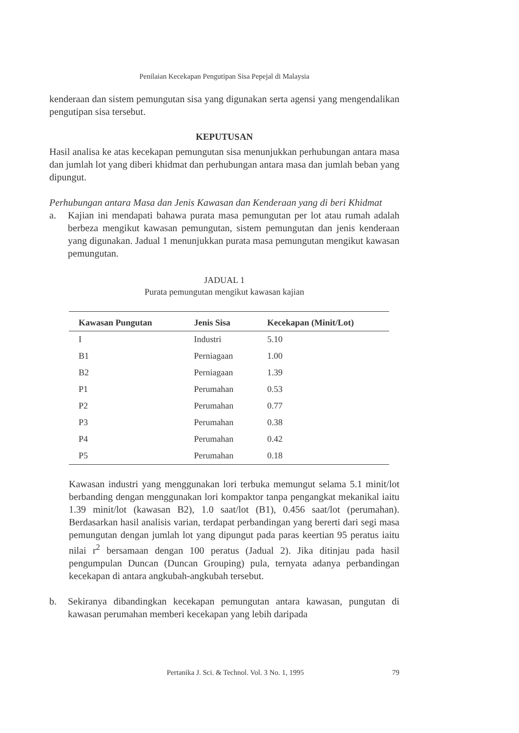Penilaian Kecekapan Pengutipan Sisa Pepejal di Malaysia
kenderaan dan sistem pemungutan sisa yang digunakan serta agensi yang mengendalikan pengutipan sisa tersebut.
KEPUTUSAN
Hasil analisa ke atas kecekapan pemungutan sisa menunjukkan perhubungan antara masa dan jumlah lot yang diberi khidmat dan perhubungan antara masa dan jumlah beban yang dipungut.
Perhubungan antara Masa dan Jenis Kawasan dan Kenderaan yang di beri Khidmat
a. Kajian ini mendapati bahawa purata masa pemungutan per lot atau rumah adalah berbeza mengikut kawasan pemungutan, sistem pemungutan dan jenis kenderaan yang digunakan. Jadual 1 menunjukkan purata masa pemungutan mengikut kawasan pemungutan.
JADUAL 1
Purata pemungutan mengikut kawasan kajian
| Kawasan Pungutan | Jenis Sisa | Kecekapan (Minit/Lot) |
| --- | --- | --- |
| I | Industri | 5.10 |
| B1 | Perniagaan | 1.00 |
| B2 | Perniagaan | 1.39 |
| P1 | Perumahan | 0.53 |
| P2 | Perumahan | 0.77 |
| P3 | Perumahan | 0.38 |
| P4 | Perumahan | 0.42 |
| P5 | Perumahan | 0.18 |
Kawasan industri yang menggunakan lori terbuka memungut selama 5.1 minit/lot berbanding dengan menggunakan lori kompaktor tanpa pengangkat mekanikal iaitu 1.39 minit/lot (kawasan B2), 1.0 saat/lot (B1), 0.456 saat/lot (perumahan). Berdasarkan hasil analisis varian, terdapat perbandingan yang bererti dari segi masa pemungutan dengan jumlah lot yang dipungut pada paras keertian 95 peratus iaitu nilai r<sup>2</sup> bersamaan dengan 100 peratus (Jadual 2). Jika ditinjau pada hasil pengumpulan Duncan (Duncan Grouping) pula, ternyata adanya perbandingan kecekapan di antara angkubah-angkubah tersebut.
b. Sekiranya dibandingkan kecekapan pemungutan antara kawasan, pungutan di kawasan perumahan memberi kecekapan yang lebih daripada
Pertanika J. Sci. & Technol. Vol. 3 No. 1, 1995 79